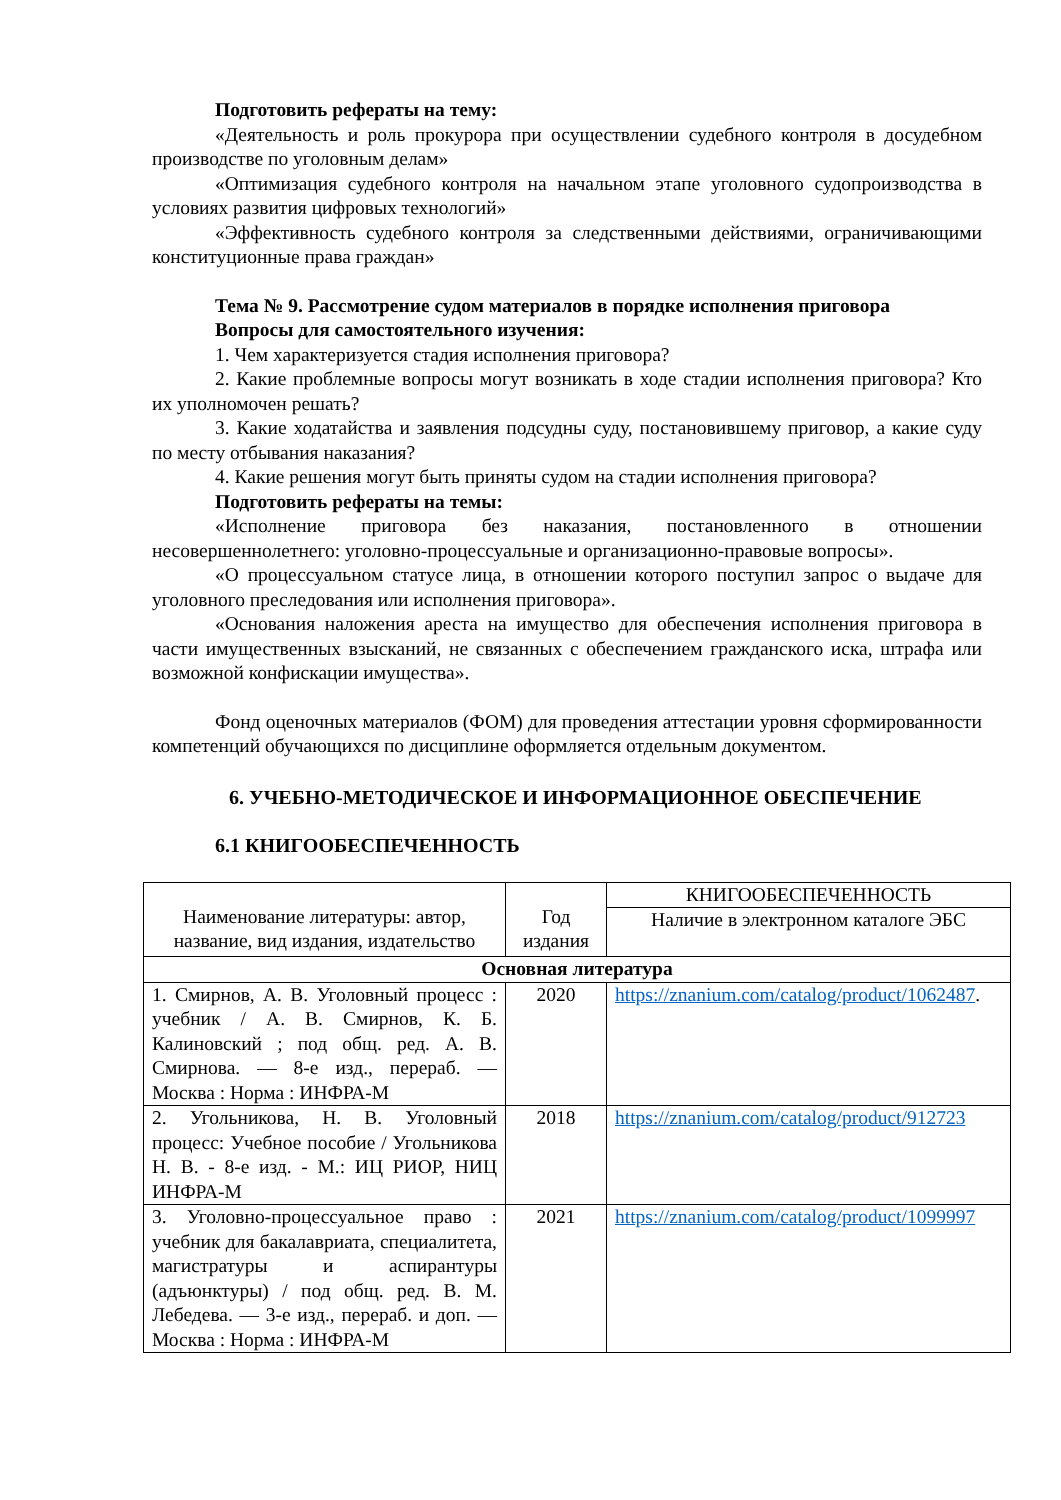Подготовить рефераты на тему:
«Деятельность и роль прокурора при осуществлении судебного контроля в досудебном производстве по уголовным делам»
«Оптимизация судебного контроля на начальном этапе уголовного судопроизводства в условиях развития цифровых технологий»
«Эффективность судебного контроля за следственными действиями, ограничивающими конституционные права граждан»
Тема № 9. Рассмотрение судом материалов в порядке исполнения приговора
Вопросы для самостоятельного изучения:
1. Чем характеризуется стадия исполнения приговора?
2. Какие проблемные вопросы могут возникать в ходе стадии исполнения приговора? Кто их уполномочен решать?
3. Какие ходатайства и заявления подсудны суду, постановившему приговор, а какие суду по месту отбывания наказания?
4. Какие решения могут быть приняты судом на стадии исполнения приговора?
Подготовить рефераты на темы:
«Исполнение приговора без наказания, постановленного в отношении несовершеннолетнего: уголовно-процессуальные и организационно-правовые вопросы».
«О процессуальном статусе лица, в отношении которого поступил запрос о выдаче для уголовного преследования или исполнения приговора».
«Основания наложения ареста на имущество для обеспечения исполнения приговора в части имущественных взысканий, не связанных с обеспечением гражданского иска, штрафа или возможной конфискации имущества».
Фонд оценочных материалов (ФОМ) для проведения аттестации уровня сформированности компетенций обучающихся по дисциплине оформляется отдельным документом.
6. УЧЕБНО-МЕТОДИЧЕСКОЕ И ИНФОРМАЦИОННОЕ ОБЕСПЕЧЕНИЕ
6.1 КНИГООБЕСПЕЧЕННОСТЬ
| Наименование литературы: автор, название, вид издания, издательство | Год издания | КНИГООБЕСПЕЧЕННОСТЬ |
| --- | --- | --- |
| | | Наличие в электронном каталоге ЭБС |
| Основная литература | | |
| 1. Смирнов, А. В. Уголовный процесс : учебник / А. В. Смирнов, К. Б. Калиновский ; под общ. ред. А. В. Смирнова. — 8-е изд., перераб. — Москва : Норма : ИНФРА-М | 2020 | https://znanium.com/catalog/product/1062487 . |
| 2. Угольникова, Н. В. Уголовный процесс: Учебное пособие / Угольникова Н. В. - 8-е изд. - М.: ИЦ РИОР, НИЦ ИНФРА-М | 2018 | https://znanium.com/catalog/product/912723 |
| 3. Уголовно-процессуальное право : учебник для бакалавриата, специалитета, магистратуры и аспирантуры (адъюнктуры) / под общ. ред. В. М. Лебедева. — 3-е изд., перераб. и доп. — Москва : Норма : ИНФРА-М | 2021 | https://znanium.com/catalog/product/1099997 |